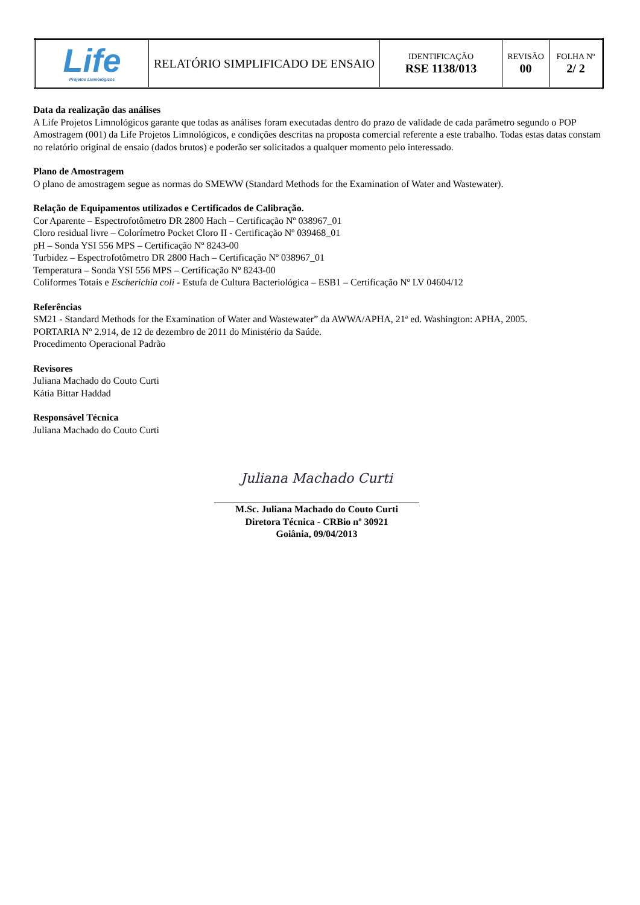| Life Projetos Limnológicos | RELATÓRIO SIMPLIFICADO DE ENSAIO | IDENTIFICAÇÃO RSE 1138/013 | REVISÃO 00 | FOLHA Nº 2/ 2 |
Data da realização das análises
A Life Projetos Limnológicos garante que todas as análises foram executadas dentro do prazo de validade de cada parâmetro segundo o POP Amostragem (001) da Life Projetos Limnológicos, e condições descritas na proposta comercial referente a este trabalho. Todas estas datas constam no relatório original de ensaio (dados brutos) e poderão ser solicitados a qualquer momento pelo interessado.
Plano de Amostragem
O plano de amostragem segue as normas do SMEWW (Standard Methods for the Examination of Water and Wastewater).
Relação de Equipamentos utilizados e Certificados de Calibração.
Cor Aparente – Espectrofotômetro DR 2800 Hach – Certificação Nº 038967_01
Cloro residual livre – Colorímetro Pocket Cloro II - Certificação Nº 039468_01
pH – Sonda YSI 556 MPS – Certificação Nº 8243-00
Turbidez – Espectrofotômetro DR 2800 Hach – Certificação Nº 038967_01
Temperatura – Sonda YSI 556 MPS – Certificação Nº 8243-00
Coliformes Totais e Escherichia coli - Estufa de Cultura Bacteriológica – ESB1 – Certificação Nº LV 04604/12
Referências
SM21 - Standard Methods for the Examination of Water and Wastewater” da AWWA/APHA, 21ª ed. Washington: APHA, 2005.
PORTARIA Nº 2.914, de 12 de dezembro de 2011 do Ministério da Saúde.
Procedimento Operacional Padrão
Revisores
Juliana Machado do Couto Curti
Kátia Bittar Haddad
Responsável Técnica
Juliana Machado do Couto Curti
Juliana Machado Curti
M.Sc. Juliana Machado do Couto Curti
Diretora Técnica - CRBio nº 30921
Goiânia, 09/04/2013